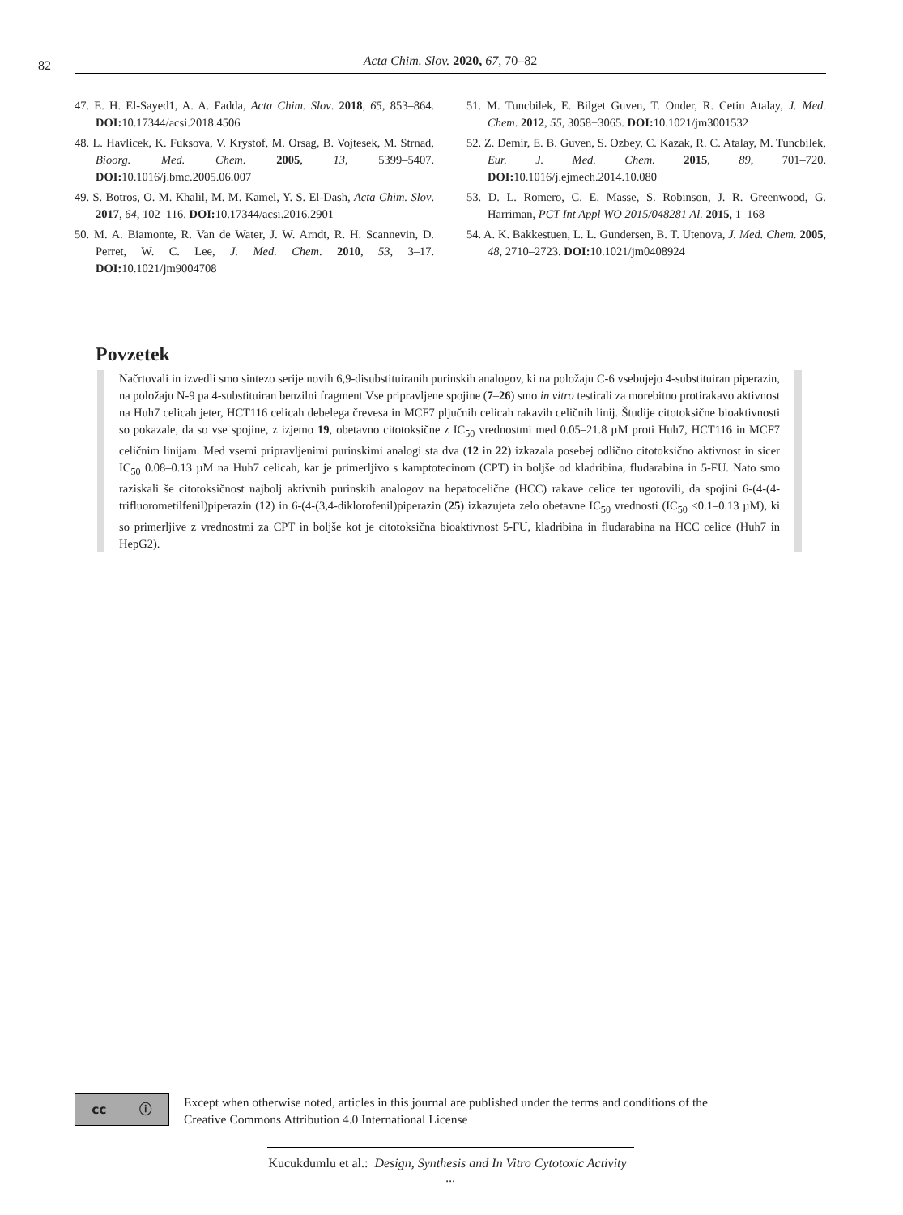82
Acta Chim. Slov. 2020, 67, 70–82
47. E. H. El-Sayed1, A. A. Fadda, Acta Chim. Slov. 2018, 65, 853–864. DOI: 10.17344/acsi.2018.4506
48. L. Havlicek, K. Fuksova, V. Krystof, M. Orsag, B. Vojtesek, M. Strnad, Bioorg. Med. Chem. 2005, 13, 5399–5407. DOI: 10.1016/j.bmc.2005.06.007
49. S. Botros, O. M. Khalil, M. M. Kamel, Y. S. El-Dash, Acta Chim. Slov. 2017, 64, 102–116. DOI: 10.17344/acsi.2016.2901
50. M. A. Biamonte, R. Van de Water, J. W. Arndt, R. H. Scannevin, D. Perret, W. C. Lee, J. Med. Chem. 2010, 53, 3–17. DOI: 10.1021/jm9004708
51. M. Tuncbilek, E. Bilget Guven, T. Onder, R. Cetin Atalay, J. Med. Chem. 2012, 55, 3058−3065. DOI: 10.1021/jm3001532
52. Z. Demir, E. B. Guven, S. Ozbey, C. Kazak, R. C. Atalay, M. Tuncbilek, Eur. J. Med. Chem. 2015, 89, 701–720. DOI: 10.1016/j.ejmech.2014.10.080
53. D. L. Romero, C. E. Masse, S. Robinson, J. R. Greenwood, G. Harriman, PCT Int Appl WO 2015/048281 Al. 2015, 1–168
54. A. K. Bakkestuen, L. L. Gundersen, B. T. Utenova, J. Med. Chem. 2005, 48, 2710–2723. DOI: 10.1021/jm0408924
Povzetek
Načrtovali in izvedli smo sintezo serije novih 6,9-disubstituiranih purinskih analogov, ki na položaju C-6 vsebujejo 4-substituiran piperazin, na položaju N-9 pa 4-substituiran benzilni fragment.Vse pripravljene spojine (7–26) smo in vitro testirali za morebitno protirakavo aktivnost na Huh7 celicah jeter, HCT116 celicah debelega črevesa in MCF7 pljučnih celicah rakavih celičnih linij. Študije citotoksične bioaktivnosti so pokazale, da so vse spojine, z izjemo 19, obetavno citotoksične z IC<sub>50</sub> vrednostmi med 0.05–21.8 µM proti Huh7, HCT116 in MCF7 celičnim linijam. Med vsemi pripravljenimi purinskimi analogi sta dva (12 in 22) izkazala posebej odlično citotoksično aktivnost in sicer IC<sub>50</sub> 0.08–0.13 µM na Huh7 celicah, kar je primerljivo s kamptotecinom (CPT) in boljše od kladribina, fludarabina in 5-FU. Nato smo raziskali še citotoksičnost najbolj aktivnih purinskih analogov na hepatocelične (HCC) rakave celice ter ugotovili, da spojini 6-(4-(4-trifluorometilfenil)piperazin (12) in 6-(4-(3,4-diklorofenil)piperazin (25) izkazujeta zelo obetavne IC<sub>50</sub> vrednosti (IC<sub>50</sub> <0.1–0.13 µM), ki so primerljive z vrednostmi za CPT in boljše kot je citotoksična bioaktivnost 5-FU, kladribina in fludarabina na HCC celice (Huh7 in HepG2).
cc ⓘ
Except when otherwise noted, articles in this journal are published under the terms and conditions of the
Creative Commons Attribution 4.0 International License
Kucukdumlu et al.: Design, Synthesis and In Vitro Cytotoxic Activity ...